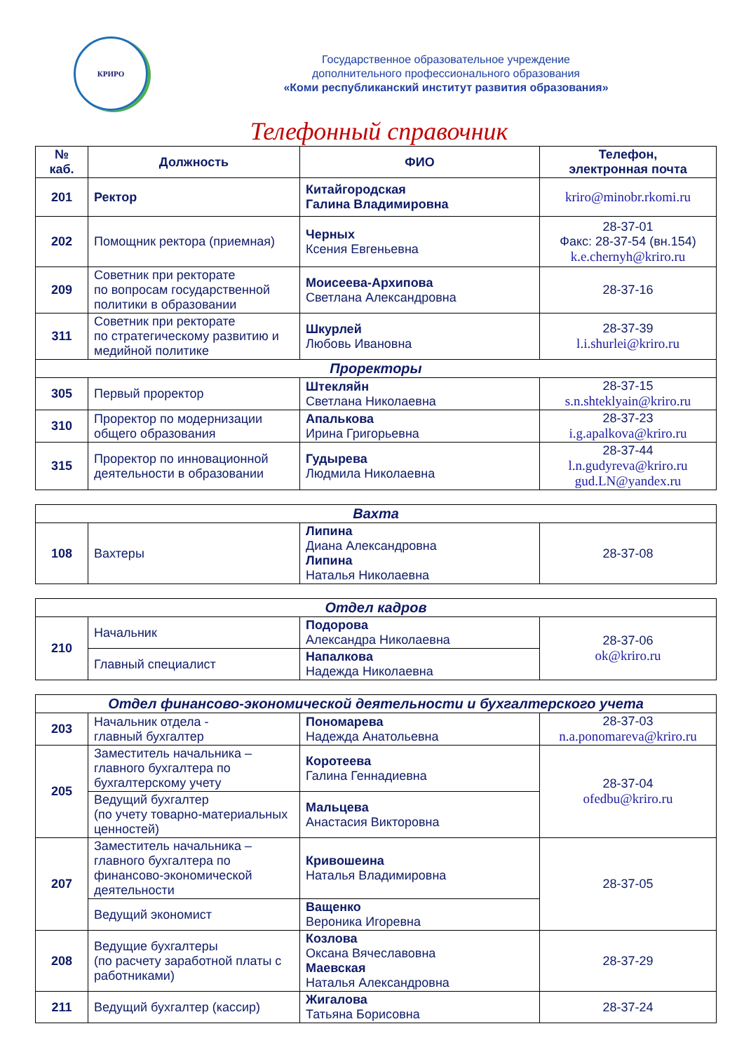КРИРО
Государственное образовательное учреждение
дополнительного профессионального образования
«Коми республиканский институт развития образования»
Телефонный справочник
| № каб. | Должность | ФИО | Телефон, электронная почта |
| --- | --- | --- | --- |
| 201 | Ректор | Китайгородская Галина Владимировна | kriro@minobr.rkomi.ru |
| 202 | Помощник ректора (приемная) | Черных Ксения Евгеньевна | 28-37-01 Факс: 28-37-54 (вн.154) k.e.chernyh@kriro.ru |
| 209 | Советник при ректорате по вопросам государственной политики в образовании | Моисеева-Архипова Светлана Александровна | 28-37-16 |
| 311 | Советник при ректорате по стратегическому развитию и медийной политике | Шкурлей Любовь Ивановна | 28-37-39 l.i.shurlei@kriro.ru |
| Проректоры | | | |
| 305 | Первый проректор | Штекляйн Светлана Николаевна | 28-37-15 s.n.shteklyain@kriro.ru |
| 310 | Проректор по модернизации общего образования | Апалькова Ирина Григорьевна | 28-37-23 i.g.apalkova@kriro.ru |
| 315 | Проректор по инновационной деятельности в образовании | Гудырева Людмила Николаевна | 28-37-44 l.n.gudyreva@kriro.ru gud.LN@yandex.ru |
| Вахта | | | |
| --- | --- | --- | --- |
| 108 | Вахтеры | Липина Диана Александровна Липина Наталья Николаевна | 28-37-08 |
| Отдел кадров | | | |
| --- | --- | --- | --- |
| 210 | Начальник | Подорова Александра Николаевна | 28-37-06 ok@kriro.ru |
| | Главный специалист | Напалкова Надежда Николаевна | |
| Отдел финансово-экономической деятельности и бухгалтерского учета | | | |
| --- | --- | --- | --- |
| 203 | Начальник отдела - главный бухгалтер | Пономарева Надежда Анатольевна | 28-37-03 n.a.ponomareva@kriro.ru |
| 205 | Заместитель начальника – главного бухгалтера по бухгалтерскому учету | Коротеева Галина Геннадиевна | 28-37-04 ofedbu@kriro.ru |
| | Ведущий бухгалтер (по учету товарно-материальных ценностей) | Мальцева Анастасия Викторовна | |
| 207 | Заместитель начальника – главного бухгалтера по финансово-экономической деятельности | Кривошеина Наталья Владимировна | 28-37-05 |
| | Ведущий экономист | Ващенко Вероника Игоревна | |
| 208 | Ведущие бухгалтеры (по расчету заработной платы с работниками) | Козлова Оксана Вячеславовна Маевская Наталья Александровна | 28-37-29 |
| 211 | Ведущий бухгалтер (кассир) | Жигалова Татьяна Борисовна | 28-37-24 |